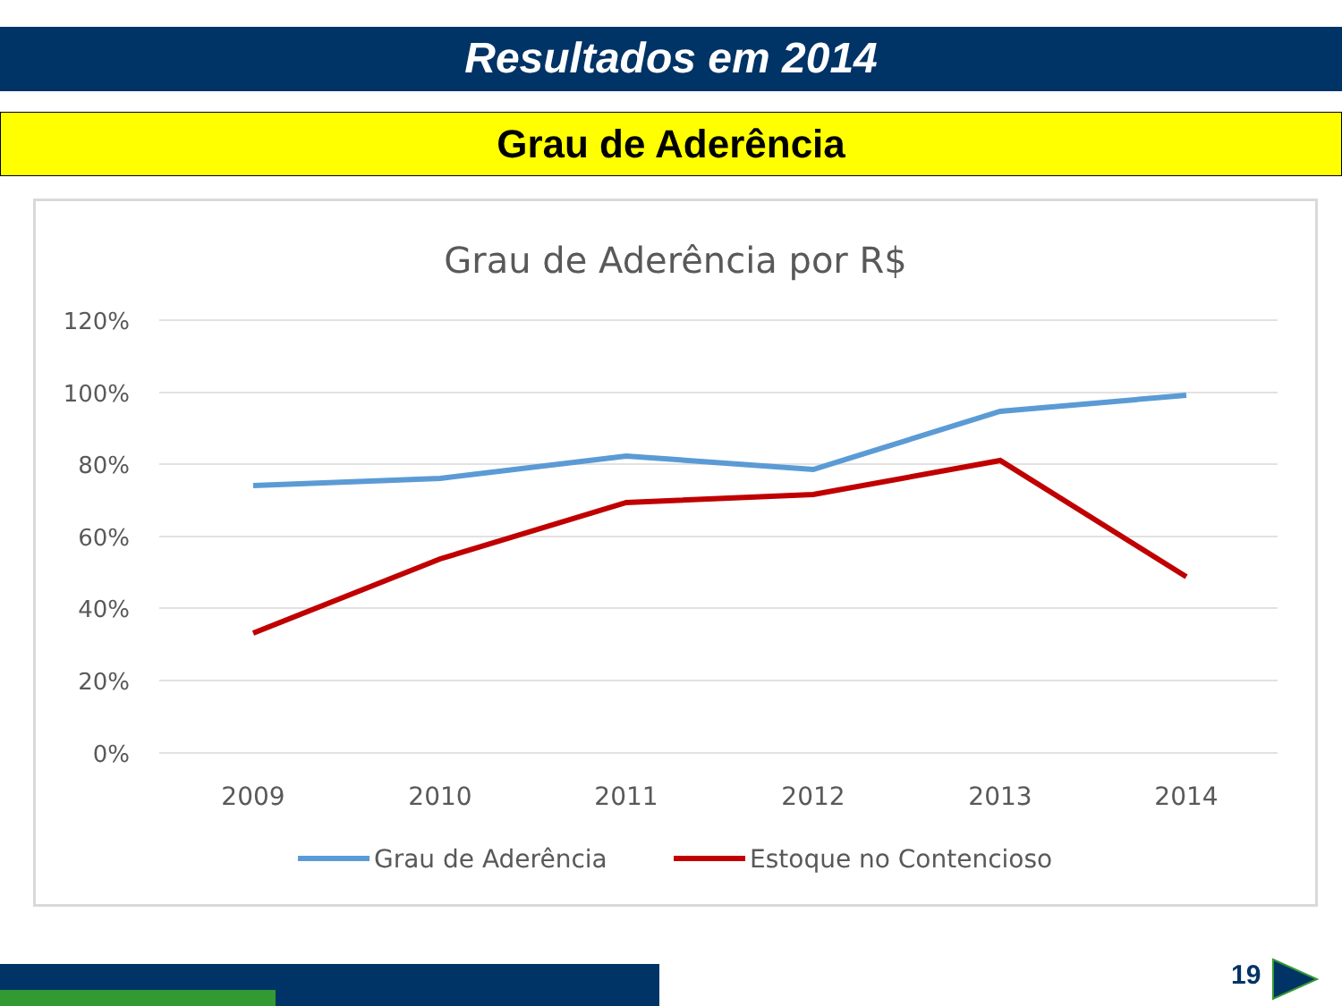Resultados em 2014
Grau de Aderência
Grau de Aderência por R$
120%
100%
80%
60%
40%
20%
0%
2009
2010
2011
2012
2013
2014
Grau de Aderência
Estoque no Contencioso
19